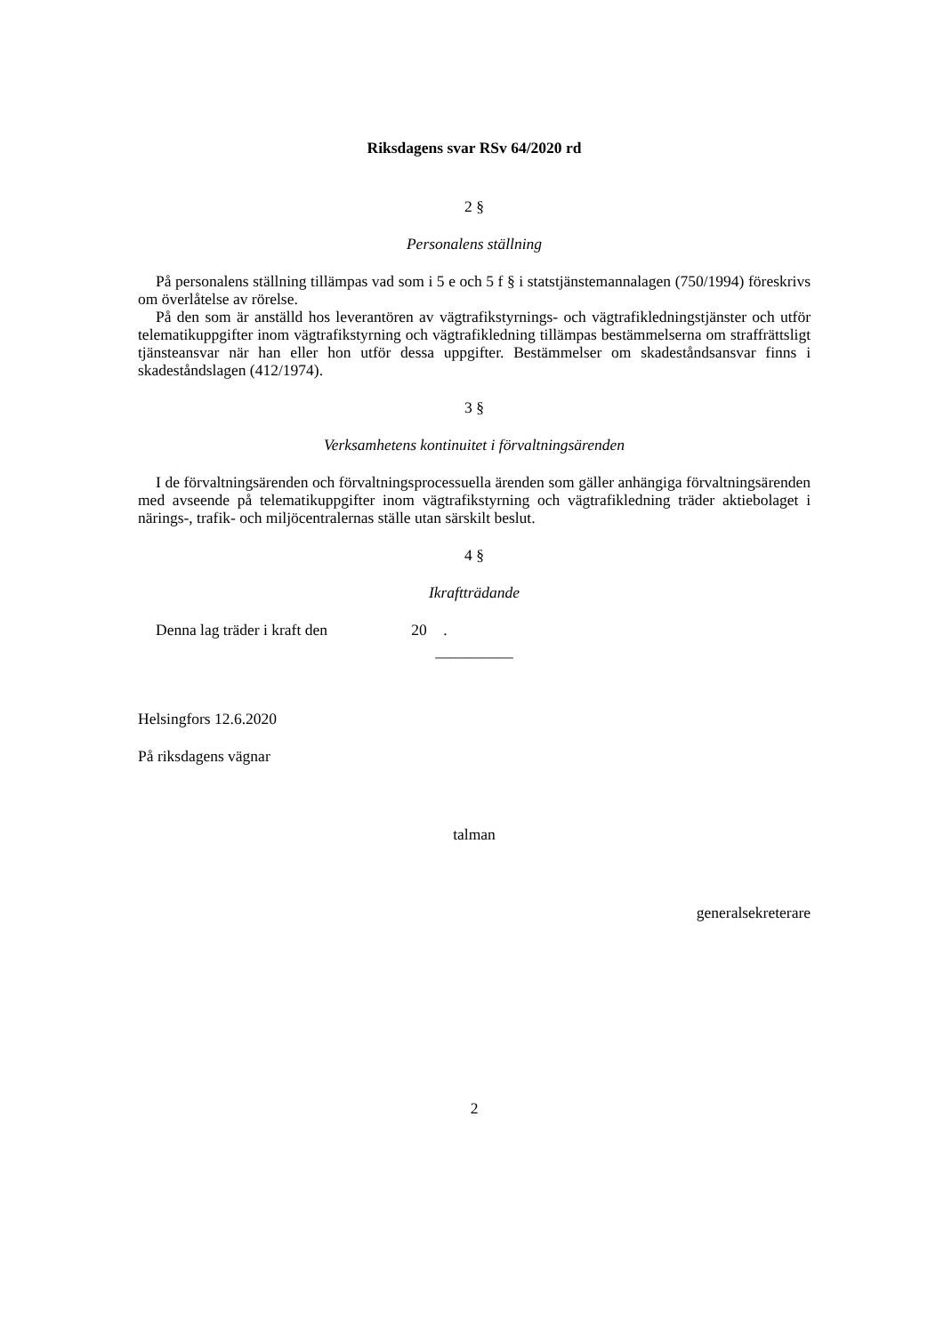Riksdagens svar RSv 64/2020 rd
2 §
Personalens ställning
På personalens ställning tillämpas vad som i 5 e och 5 f § i statstjänstemannalagen (750/1994) föreskrivs om överlåtelse av rörelse.
På den som är anställd hos leverantören av vägtrafikstyrnings- och vägtrafikledningstjänster och utför telematikuppgifter inom vägtrafikstyrning och vägtrafikledning tillämpas bestämmelserna om straffrättsligt tjänsteansvar när han eller hon utför dessa uppgifter. Bestämmelser om skadeståndsansvar finns i skadeståndslagen (412/1974).
3 §
Verksamhetens kontinuitet i förvaltningsärenden
I de förvaltningsärenden och förvaltningsprocessuella ärenden som gäller anhängiga förvaltningsärenden med avseende på telematikuppgifter inom vägtrafikstyrning och vägtrafikledning träder aktiebolaget i närings-, trafik- och miljöcentralernas ställe utan särskilt beslut.
4 §
Ikraftträdande
Denna lag träder i kraft den 20 .
—————
Helsingfors 12.6.2020
På riksdagens vägnar
talman
generalsekreterare
2